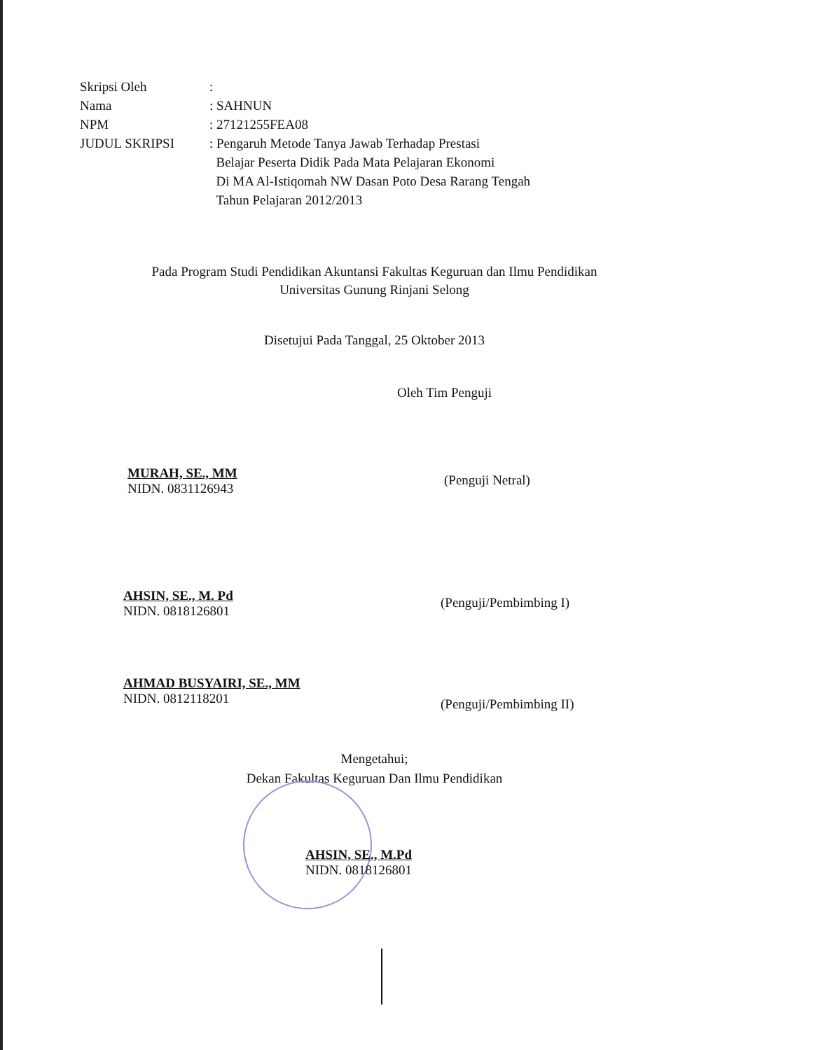| Skripsi Oleh | : |
| Nama | : SAHNUN |
| NPM | : 27121255FEA08 |
| JUDUL SKRIPSI | : Pengaruh Metode Tanya Jawab Terhadap Prestasi Belajar Peserta Didik Pada Mata Pelajaran Ekonomi Di MA Al-Istiqomah NW Dasan Poto Desa Rarang Tengah Tahun Pelajaran 2012/2013 |
Pada Program Studi Pendidikan Akuntansi Fakultas Keguruan dan Ilmu Pendidikan
Universitas Gunung Rinjani Selong
Disetujui Pada Tanggal, 25 Oktober 2013
Oleh Tim Penguji
MURAH, SE., MM
NIDN. 0831126943
(Penguji Netral)
AHSIN, SE., M. Pd
NIDN. 0818126801
(Penguji/Pembimbing I)
AHMAD BUSYAIRI, SE., MM
NIDN. 0812118201
(Penguji/Pembimbing II)
Mengetahui;
Dekan Fakultas Keguruan Dan Ilmu Pendidikan
AHSIN, SE., M.Pd
NIDN. 0818126801